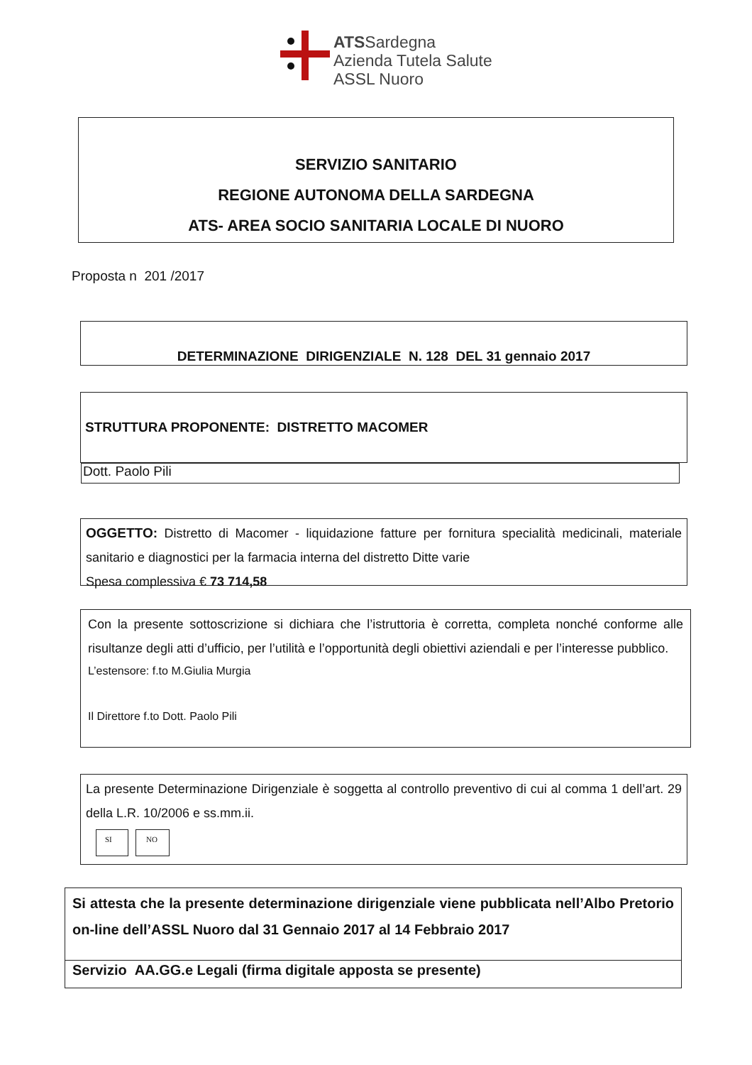ATSSardegna
Azienda Tutela Salute
ASSL Nuoro
SERVIZIO SANITARIO
REGIONE AUTONOMA DELLA SARDEGNA
ATS- AREA SOCIO SANITARIA LOCALE DI NUORO
Proposta n 201 /2017
DETERMINAZIONE DIRIGENZIALE N. 128 DEL 31 gennaio 2017
STRUTTURA PROPONENTE: DISTRETTO MACOMER
Dott. Paolo Pili
OGGETTO: Distretto di Macomer - liquidazione fatture per fornitura specialità medicinali, materiale sanitario e diagnostici per la farmacia interna del distretto Ditte varie
Spesa complessiva € 73 714,58
Con la presente sottoscrizione si dichiara che l’istruttoria è corretta, completa nonché conforme alle risultanze degli atti d’ufficio, per l’utilità e l’opportunità degli obiettivi aziendali e per l’interesse pubblico.
L’estensore: f.to M.Giulia Murgia
Il Direttore f.to Dott. Paolo Pili
La presente Determinazione Dirigenziale è soggetta al controllo preventivo di cui al comma 1 dell’art. 29 della L.R. 10/2006 e ss.mm.ii.
SI NO
Si attesta che la presente determinazione dirigenziale viene pubblicata nell’Albo Pretorio on-line dell’ASSL Nuoro dal 31 Gennaio 2017 al 14 Febbraio 2017
Servizio AA.GG.e Legali (firma digitale apposta se presente)